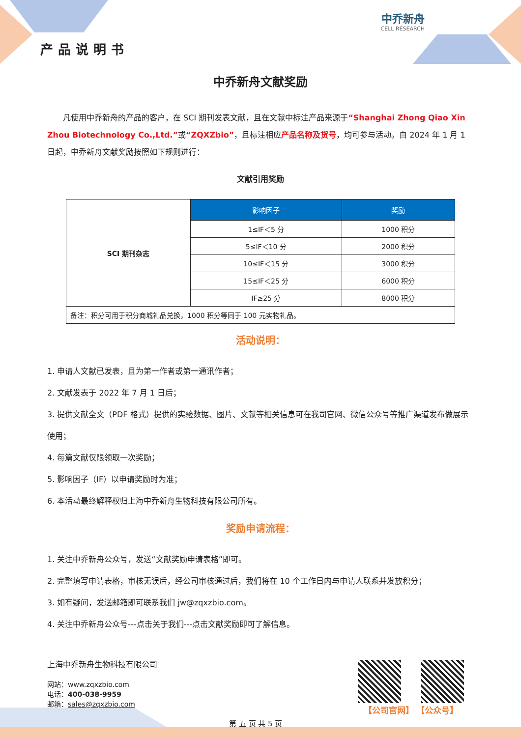产品说明书
中乔新舟
CELL RESEARCH
中乔新舟文献奖励
　　凡使用中乔新舟的产品的客户，在 SCI 期刊发表文献，且在文献中标注产品来源于“Shanghai Zhong Qiao Xin Zhou Biotechnology Co.,Ltd.”或“ZQXZbio”，且标注相应产品名称及货号，均可参与活动。自 2024 年 1 月 1 日起，中乔新舟文献奖励按照如下规则进行：
文献引用奖励
| SCI 期刊杂志 | 影响因子 | 奖励 |
| | 1≤IF＜5 分 | 1000 积分 |
| | 5≤IF＜10 分 | 2000 积分 |
| | 10≤IF＜15 分 | 3000 积分 |
| | 15≤IF＜25 分 | 6000 积分 |
| | IF≥25 分 | 8000 积分 |
| 备注：积分可用于积分商城礼品兑换，1000 积分等同于 100 元实物礼品。 | | |
活动说明：
1. 申请人文献已发表，且为第一作者或第一通讯作者；
2. 文献发表于 2022 年 7 月 1 日后；
3. 提供文献全文（PDF 格式）提供的实验数据、图片、文献等相关信息可在我司官网、微信公众号等推广渠道发布做展示使用；
4. 每篇文献仅限领取一次奖励；
5. 影响因子（IF）以申请奖励时为准；
6. 本活动最终解释权归上海中乔新舟生物科技有限公司所有。
奖励申请流程：
1. 关注中乔新舟公众号，发送“文献奖励申请表格”即可。
2. 完整填写申请表格，审核无误后，经公司审核通过后，我们将在 10 个工作日内与申请人联系并发放积分；
3. 如有疑问，发送邮箱即可联系我们 jw@zqxzbio.com。
4. 关注中乔新舟公众号---点击关于我们---点击文献奖励即可了解信息。
上海中乔新舟生物科技有限公司
网站：www.zqxzbio.com
电话：400-038-9959
邮箱：sales@zqxzbio.com
第 五 页 共 5 页
【公司官网】 【公众号】